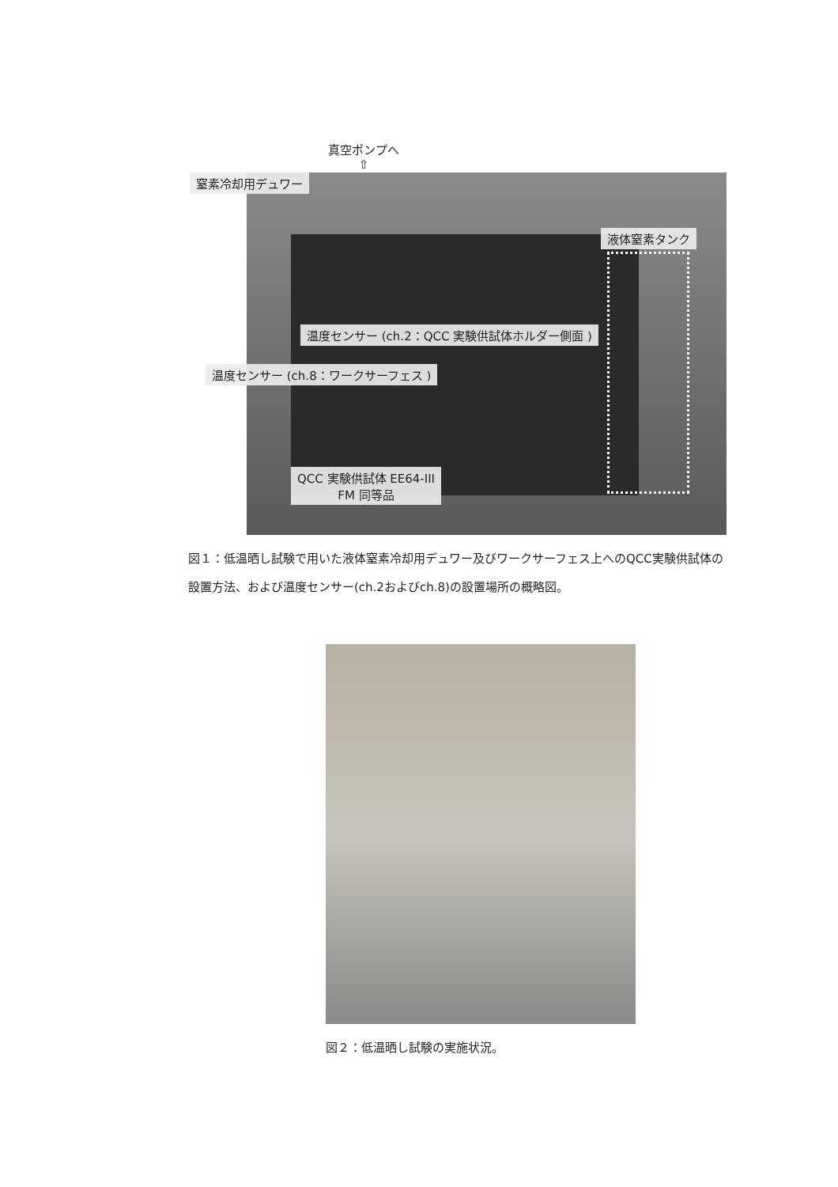真空ポンプへ
⇧
窒素冷却用デュワー
液体窒素タンク
温度センサー (ch.2：QCC 実験供試体ホルダー側面 )
温度センサー (ch.8：ワークサーフェス )
QCC 実験供試体 EE64-III
FM 同等品
図１：低温晒し試験で用いた液体窒素冷却用デュワー及びワークサーフェス上へのQCC実験供試体の設置方法、および温度センサー(ch.2およびch.8)の設置場所の概略図。
図２：低温晒し試験の実施状況。